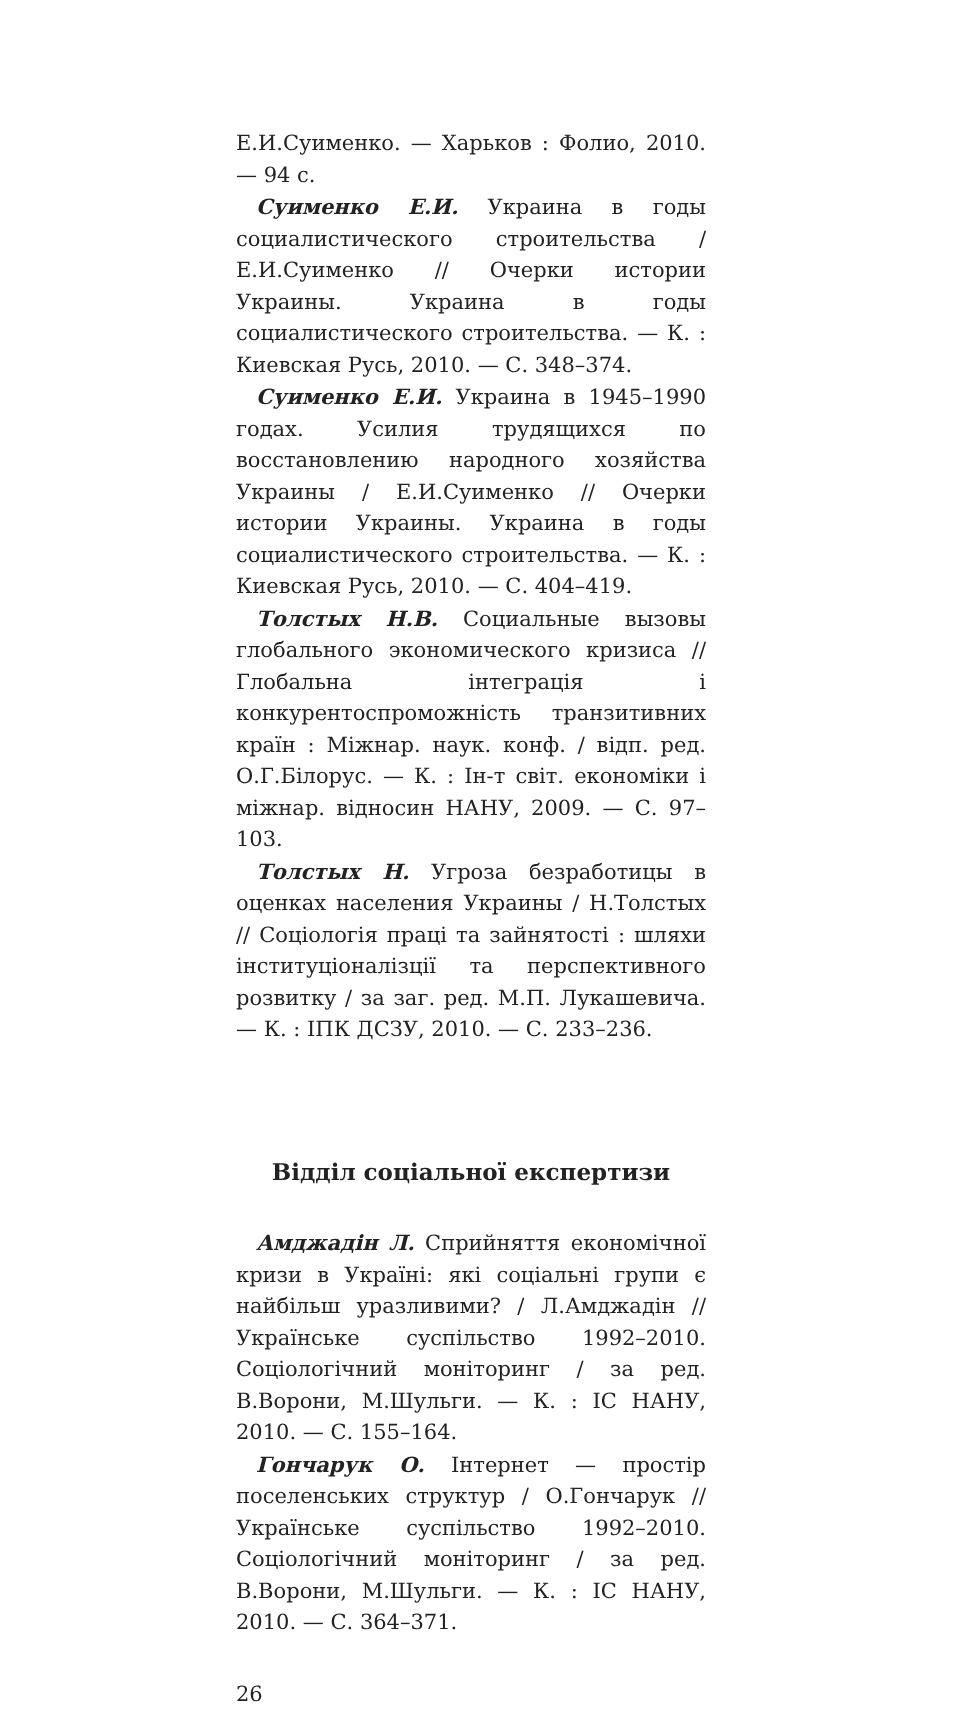Е.И.Суименко. — Харьков : Фолио, 2010. — 94 с.
Суименко Е.И. Украина в годы социалистического строительства / Е.И.Суименко // Очерки истории Украины. Украина в годы социалистического строительства. — К. : Киевская Русь, 2010. — С. 348–374.
Суименко Е.И. Украина в 1945–1990 годах. Усилия трудящихся по восстановлению народного хозяйства Украины / Е.И.Суименко // Очерки истории Украины. Украина в годы социалистического строительства. — К. : Киевская Русь, 2010. — С. 404–419.
Толстых Н.В. Социальные вызовы глобального экономического кризиса // Глобальна інтеграція і конкурентоспроможність транзитивних країн : Міжнар. наук. конф. / відп. ред. О.Г.Білорус. — К. : Ін-т світ. економіки і міжнар. відносин НАНУ, 2009. — С. 97–103.
Толстых Н. Угроза безработицы в оценках населения Украины / Н.Толстых // Соціологія праці та зайнятості : шляхи інституціоналізції та перспективного розвитку / за заг. ред. М.П. Лукашевича. — К. : ІПК ДСЗУ, 2010. — С. 233–236.
Відділ соціальної експертизи
Амджадін Л. Сприйняття економічної кризи в Україні: які соціальні групи є найбільш уразливими? / Л.Амджадін // Українське суспільство 1992–2010. Соціологічний моніторинг / за ред. В.Ворони, М.Шульги. — К. : ІС НАНУ, 2010. — С. 155–164.
Гончарук О. Інтернет — простір поселенських структур / О.Гончарук // Українське суспільство 1992–2010. Соціологічний моніторинг / за ред. В.Ворони, М.Шульги. — К. : ІС НАНУ, 2010. — С. 364–371.
26